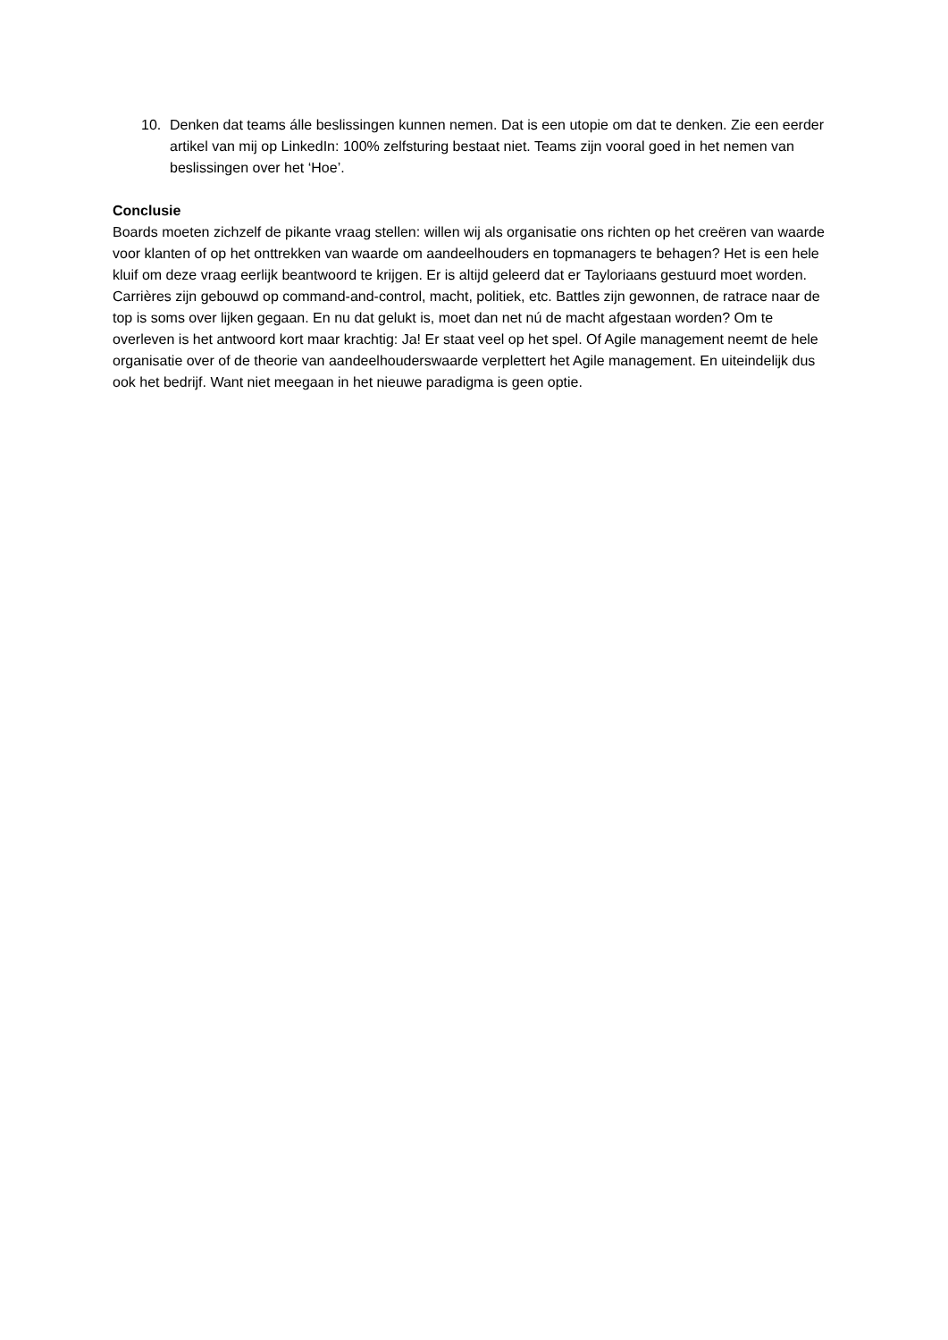10. Denken dat teams álle beslissingen kunnen nemen. Dat is een utopie om dat te denken. Zie een eerder artikel van mij op LinkedIn: 100% zelfsturing bestaat niet. Teams zijn vooral goed in het nemen van beslissingen over het ‘Hoe’.
Conclusie
Boards moeten zichzelf de pikante vraag stellen: willen wij als organisatie ons richten op het creëren van waarde voor klanten of op het onttrekken van waarde om aandeelhouders en topmanagers te behagen? Het is een hele kluif om deze vraag eerlijk beantwoord te krijgen. Er is altijd geleerd dat er Tayloriaans gestuurd moet worden. Carrières zijn gebouwd op command-and-control, macht, politiek, etc. Battles zijn gewonnen, de ratrace naar de top is soms over lijken gegaan. En nu dat gelukt is, moet dan net nú de macht afgestaan worden? Om te overleven is het antwoord kort maar krachtig: Ja! Er staat veel op het spel. Of Agile management neemt de hele organisatie over of de theorie van aandeelhouderswaarde verplettert het Agile management. En uiteindelijk dus ook het bedrijf. Want niet meegaan in het nieuwe paradigma is geen optie.